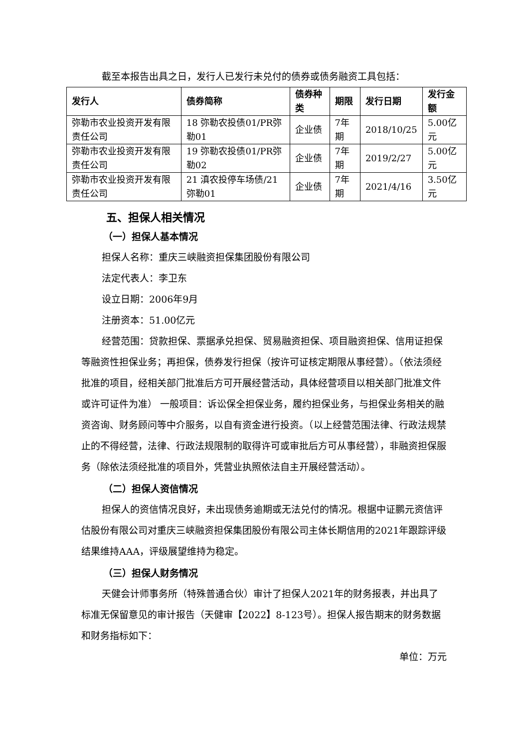截至本报告出具之日，发行人已发行未兑付的债券或债务融资工具包括：
| 发行人 | 债券简称 | 债券种类 | 期限 | 发行日期 | 发行金额 |
| --- | --- | --- | --- | --- | --- |
| 弥勒市农业投资开发有限责任公司 | 18 弥勒农投债01/PR弥勒01 | 企业债 | 7年期 | 2018/10/25 | 5.00亿元 |
| 弥勒市农业投资开发有限责任公司 | 19 弥勒农投债01/PR弥勒02 | 企业债 | 7年期 | 2019/2/27 | 5.00亿元 |
| 弥勒市农业投资开发有限责任公司 | 21 滇农投停车场债/21弥勒01 | 企业债 | 7年期 | 2021/4/16 | 3.50亿元 |
五、担保人相关情况
（一）担保人基本情况
担保人名称：重庆三峡融资担保集团股份有限公司
法定代表人：李卫东
设立日期：2006年9月
注册资本：51.00亿元
经营范围：贷款担保、票据承兑担保、贸易融资担保、项目融资担保、信用证担保等融资性担保业务；再担保，债券发行担保（按许可证核定期限从事经营）。（依法须经批准的项目，经相关部门批准后方可开展经营活动，具体经营项目以相关部门批准文件或许可证件为准） 一般项目：诉讼保全担保业务，履约担保业务，与担保业务相关的融资咨询、财务顾问等中介服务，以自有资金进行投资。（以上经营范围法律、行政法规禁止的不得经营，法律、行政法规限制的取得许可或审批后方可从事经营），非融资担保服务（除依法须经批准的项目外，凭营业执照依法自主开展经营活动）。
（二）担保人资信情况
担保人的资信情况良好，未出现债务逾期或无法兑付的情况。根据中证鹏元资信评估股份有限公司对重庆三峡融资担保集团股份有限公司主体长期信用的2021年跟踪评级结果维持AAA，评级展望维持为稳定。
（三）担保人财务情况
天健会计师事务所（特殊普通合伙）审计了担保人2021年的财务报表，并出具了标准无保留意见的审计报告（天健审【2022】8-123号）。担保人报告期末的财务数据和财务指标如下：
单位：万元